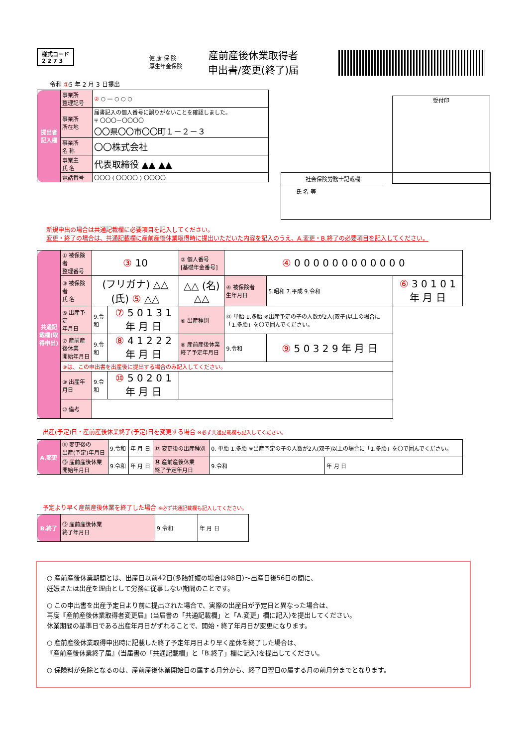様式コード
2 2 7 3
健 康 保 険
厚生年金保険
産前産後休業取得者
申出書/変更(終了)届
令和 ①5 年 2 月 3 日提出
受付印
社会保険労務士記載欄
氏 名 等
| 提出者記入欄 | 事業所 整理記号 | ② ○ — ○ ○ ○ |
| | 事業所 所在地 | 届書記入の個人番号に誤りがないことを確認しました。 〒 〇〇〇－〇〇〇〇 〇〇県〇〇市〇〇町１－２－３ |
| | 事業所 名 称 | 〇〇株式会社 |
| | 事業主 氏 名 | 代表取締役 ▲▲ ▲▲ |
| | 電話番号 | 〇〇〇 ( 〇〇〇〇 ) 〇〇〇〇 |
新規申出の場合は共通記載欄に必要項目を記入してください。
変更・終了の場合は、共通記載欄に産前産後休業取得時に提出いただいた内容を記入のうえ、A.変更・B.終了の必要項目を記入してください。
| 共通記載欄(取得申出) | ① 被保険者 整理番号 | ③ 10 | | ② 個人番号 [基礎年金番号] | ④ 0 0 0 0 0 0 0 0 0 0 0 0 | | |
| | ③ 被保険者 氏 名 | (フリガナ) △△ (氏) ⑤ △△ | | △△ (名) △△ | ④ 被保険者 生年月日 | 5.昭和 7.平成 9.令和 | ⑥ 3 0 1 0 1 年 月 日 |
| | ⑤ 出産予定 年月日 | 9.令和 | ⑦ 5 0 1 3 1 年 月 日 | ⑥ 出産種別 | ⓪ 単胎 1.多胎 ※出産予定の子の人数が2人(双子)以上の場合に「1.多胎」を〇で囲んでください。 | | |
| | ⑦ 産前産後休業 開始年月日 | 9.令和 | ⑧ 4 1 2 2 2 年 月 日 | ⑧ 産前産後休業 終了予定年月日 | 9.令和 | ⑨ 5 0 3 2 9 年 月 日 | |
| | ⑨は、この申出書を出産後に提出する場合のみ記入してください。 | | | | | | |
| | ⑨ 出産年月日 | 9.令和 | ⑩ 5 0 2 0 1 年 月 日 | | | | |
| | ⑩ 備考 | | | | | | |
出産(予定)日・産前産後休業終了(予定)日を変更する場合 ※必ず共通記載欄も記入してください。
| A.変更 | ⑪ 変更後の 出産(予定)年月日 | 9.令和 | 年 月 日 | ⑫ 変更後の出産種別 | 0. 単胎 1.多胎 ※出産予定の子の人数が2人(双子)以上の場合に「1.多胎」を〇で囲んでください。 | |
| | ⑬ 産前産後休業 開始年月日 | 9.令和 | 年 月 日 | ⑭ 産前産後休業 終了予定年月日 | 9.令和 | 年 月 日 |
予定より早く産前産後休業を終了した場合 ※必ず共通記載欄も記入してください。
| B.終了 | ⑮ 産前産後休業 終了年月日 | 9.令和 | 年 月 日 |
○ 産前産後休業期間とは、出産日以前42日(多胎妊娠の場合は98日)～出産日後56日の間に、
妊娠または出産を理由として労務に従事しない期間のことです。
○ この申出書を出産予定日より前に提出された場合で、実際の出産日が予定日と異なった場合は、
再度『産前産後休業取得者変更届』(当届書の「共通記載欄」と「A.変更」欄に記入)を提出してください。
休業期間の基準日である出産年月日がずれることで、開始・終了年月日が変更になります。
○ 産前産後休業取得申出時に記載した終了予定年月日より早く産休を終了した場合は、
『産前産後休業終了届』(当届書の「共通記載欄」と「B.終了」欄に記入)を提出してください。
○ 保険料が免除となるのは、産前産後休業開始日の属する月分から、終了日翌日の属する月の前月分までとなります。